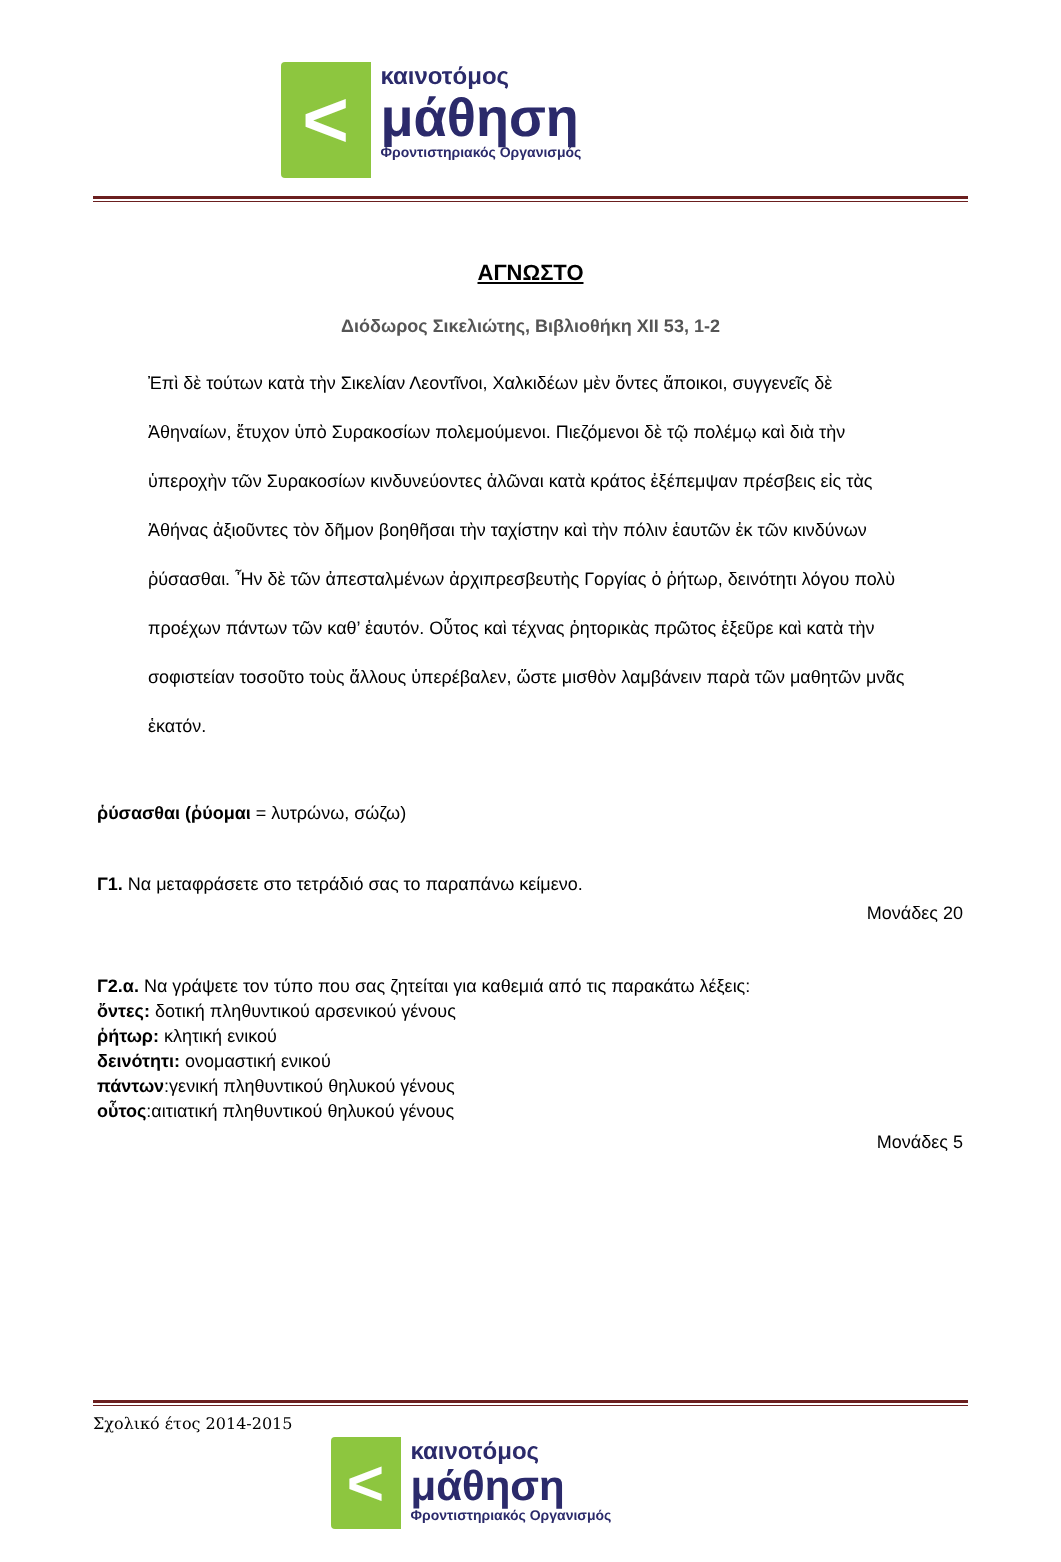<
καινοτόμος
μάθηση
Φροντιστηριακός Οργανισμός
ΑΓΝΩΣΤΟ
Διόδωρος Σικελιώτης, Βιβλιοθήκη XII 53, 1-2
Ἐπὶ δὲ τούτων κατὰ τὴν Σικελίαν Λεοντῖνοι, Χαλκιδέων μὲν ὄντες ἄποικοι, συγγενεῖς δὲ Ἀθηναίων, ἔτυχον ὑπὸ Συρακοσίων πολεμούμενοι. Πιεζόμενοι δὲ τῷ πολέμῳ καὶ διὰ τὴν ὑπεροχὴν τῶν Συρακοσίων κινδυνεύοντες ἁλῶναι κατὰ κράτος ἐξέπεμψαν πρέσβεις εἰς τὰς Ἀθήνας ἀξιοῦντες τὸν δῆμον βοηθῆσαι τὴν ταχίστην καὶ τὴν πόλιν ἑαυτῶν ἐκ τῶν κινδύνων ῥύσασθαι. Ἦν δὲ τῶν ἀπεσταλμένων ἀρχιπρεσβευτὴς Γοργίας ὁ ῥήτωρ, δεινότητι λόγου πολὺ προέχων πάντων τῶν καθ’ ἑαυτόν. Οὗτος καὶ τέχνας ῥητορικὰς πρῶτος ἐξεῦρε καὶ κατὰ τὴν σοφιστείαν τοσοῦτο τοὺς ἄλλους ὑπερέβαλεν, ὥστε μισθὸν λαμβάνειν παρὰ τῶν μαθητῶν μνᾶς ἑκατόν.
ῥύσασθαι (ῥύομαι = λυτρώνω, σώζω)
Γ1. Να μεταφράσετε στο τετράδιό σας το παραπάνω κείμενο.
Μονάδες 20
Γ2.α. Να γράψετε τον τύπο που σας ζητείται για καθεμιά από τις παρακάτω λέξεις:
ὄντες: δοτική πληθυντικού αρσενικού γένους
ῥήτωρ: κλητική ενικού
δεινότητι: ονομαστική ενικού
πάντων:γενική πληθυντικού θηλυκού γένους
οὗτος:αιτιατική πληθυντικού θηλυκού γένους
Μονάδες 5
Σχολικό έτος 2014-2015
<
καινοτόμος
μάθηση
Φροντιστηριακός Οργανισμός